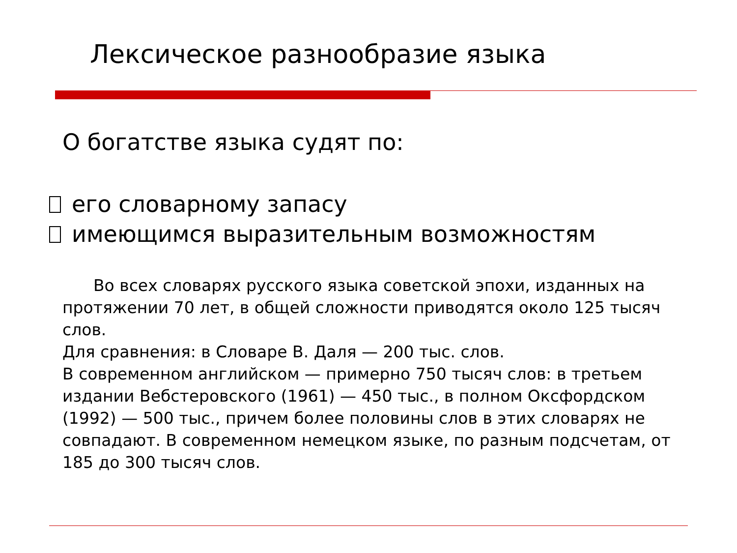Лексическое разнообразие языка
О богатстве языка судят по:
его словарному запасу
имеющимся выразительным возможностям
Во всех словарях русского языка советской эпохи, изданных на протяжении 70 лет, в общей сложности приводятся около 125 тысяч слов.
Для сравнения: в Словаре В. Даля — 200 тыс. слов.
В современном английском — примерно 750 тысяч слов: в третьем издании Вебстеровского (1961) — 450 тыс., в полном Оксфордском (1992) — 500 тыс., причем более половины слов в этих словарях не совпадают. В современном немецком языке, по разным подсчетам, от 185 до 300 тысяч слов.